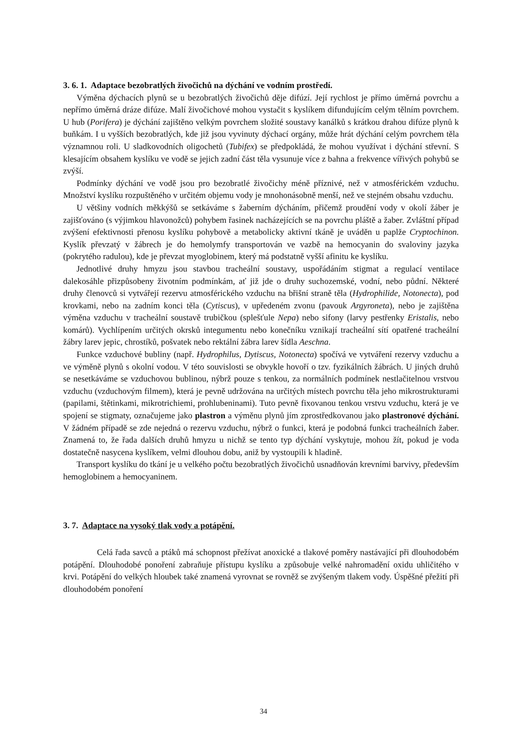3. 6. 1. Adaptace bezobratlých živočichů na dýchání ve vodním prostředí.
Výměna dýchacích plynů se u bezobratlých živočichů děje difúzí. Její rychlost je přímo úměrná povrchu a nepřímo úměrná dráze difúze. Malí živočichové mohou vystačit s kyslíkem difundujícím celým tělním povrchem. U hub (Porifera) je dýchání zajištěno velkým povrchem složité soustavy kanálků s krátkou drahou difúze plynů k buňkám. I u vyšších bezobratlých, kde již jsou vyvinuty dýchací orgány, může hrát dýchání celým povrchem těla významnou roli. U sladkovodních oligochetů (Tubifex) se předpokládá, že mohou využívat i dýchání střevní. S klesajícím obsahem kyslíku ve vodě se jejich zadní část těla vysunuje více z bahna a frekvence vířivých pohybů se zvýší.
Podmínky dýchání ve vodě jsou pro bezobratlé živočichy méně příznivé, než v atmosférickém vzduchu. Množství kyslíku rozpuštěného v určitém objemu vody je mnohonásobně menší, než ve stejném obsahu vzduchu.
U většiny vodních měkkýšů se setkáváme s žaberním dýcháním, přičemž proudění vody v okolí žáber je zajišťováno (s výjimkou hlavonožců) pohybem řasinek nacházejících se na povrchu pláště a žaber. Zvláštní případ zvýšení efektivnosti přenosu kyslíku pohybově a metabolicky aktivní tkáně je uváděn u paplže Cryptochinon. Kyslík převzatý v žábrech je do hemolymfy transportován ve vazbě na hemocyanin do svaloviny jazyka (pokrytého radulou), kde je převzat myoglobinem, který má podstatně vyšší afinitu ke kyslíku.
Jednotlivé druhy hmyzu jsou stavbou tracheální soustavy, uspořádáním stigmat a regulací ventilace dalekosáhle přizpůsobeny životním podmínkám, ať již jde o druhy suchozemské, vodní, nebo půdní. Některé druhy členovců si vytvářejí rezervu atmosférického vzduchu na břišní straně těla (Hydrophilide, Notonecta), pod krovkami, nebo na zadním konci těla (Cytiscus), v upředeném zvonu (pavouk Argyroneta), nebo je zajištěna výměna vzduchu v tracheální soustavě trubičkou (splešťule Nepa) nebo sifony (larvy pestřenky Eristalis, nebo komárů). Vychlípením určitých okrsků integumentu nebo konečníku vznikají tracheální sítí opatřené tracheální žábry larev jepic, chrostíků, pošvatek nebo rektální žábra larev šídla Aeschna.
Funkce vzduchové bubliny (např. Hydrophilus, Dytiscus, Notonecta) spočívá ve vytváření rezervy vzduchu a ve výměně plynů s okolní vodou. V této souvislosti se obvykle hovoří o tzv. fyzikálních žábrách. U jiných druhů se nesetkáváme se vzduchovou bublinou, nýbrž pouze s tenkou, za normálních podmínek nestlačitelnou vrstvou vzduchu (vzduchovým filmem), která je pevně udržována na určitých místech povrchu těla jeho mikrostrukturami (papilami, štětinkami, mikrotrichiemi, prohlubeninami). Tuto pevně fixovanou tenkou vrstvu vzduchu, která je ve spojení se stigmaty, označujeme jako plastron a výměnu plynů jím zprostředkovanou jako plastronové dýchání. V žádném případě se zde nejedná o rezervu vzduchu, nýbrž o funkci, která je podobná funkci tracheálních žaber. Znamená to, že řada dalších druhů hmyzu u nichž se tento typ dýchání vyskytuje, mohou žít, pokud je voda dostatečně nasycena kyslíkem, velmi dlouhou dobu, aniž by vystoupili k hladině.
Transport kyslíku do tkání je u velkého počtu bezobratlých živočichů usnadňován krevními barvivy, především hemoglobinem a hemocyaninem.
3. 7. Adaptace na vysoký tlak vody a potápění.
Celá řada savců a ptáků má schopnost přežívat anoxické a tlakové poměry nastávající při dlouhodobém potápění. Dlouhodobé ponoření zabraňuje přístupu kyslíku a způsobuje velké nahromadění oxidu uhličitého v krvi. Potápění do velkých hloubek také znamená vyrovnat se rovněž se zvýšeným tlakem vody. Úspěšné přežití při dlouhodobém ponoření
34